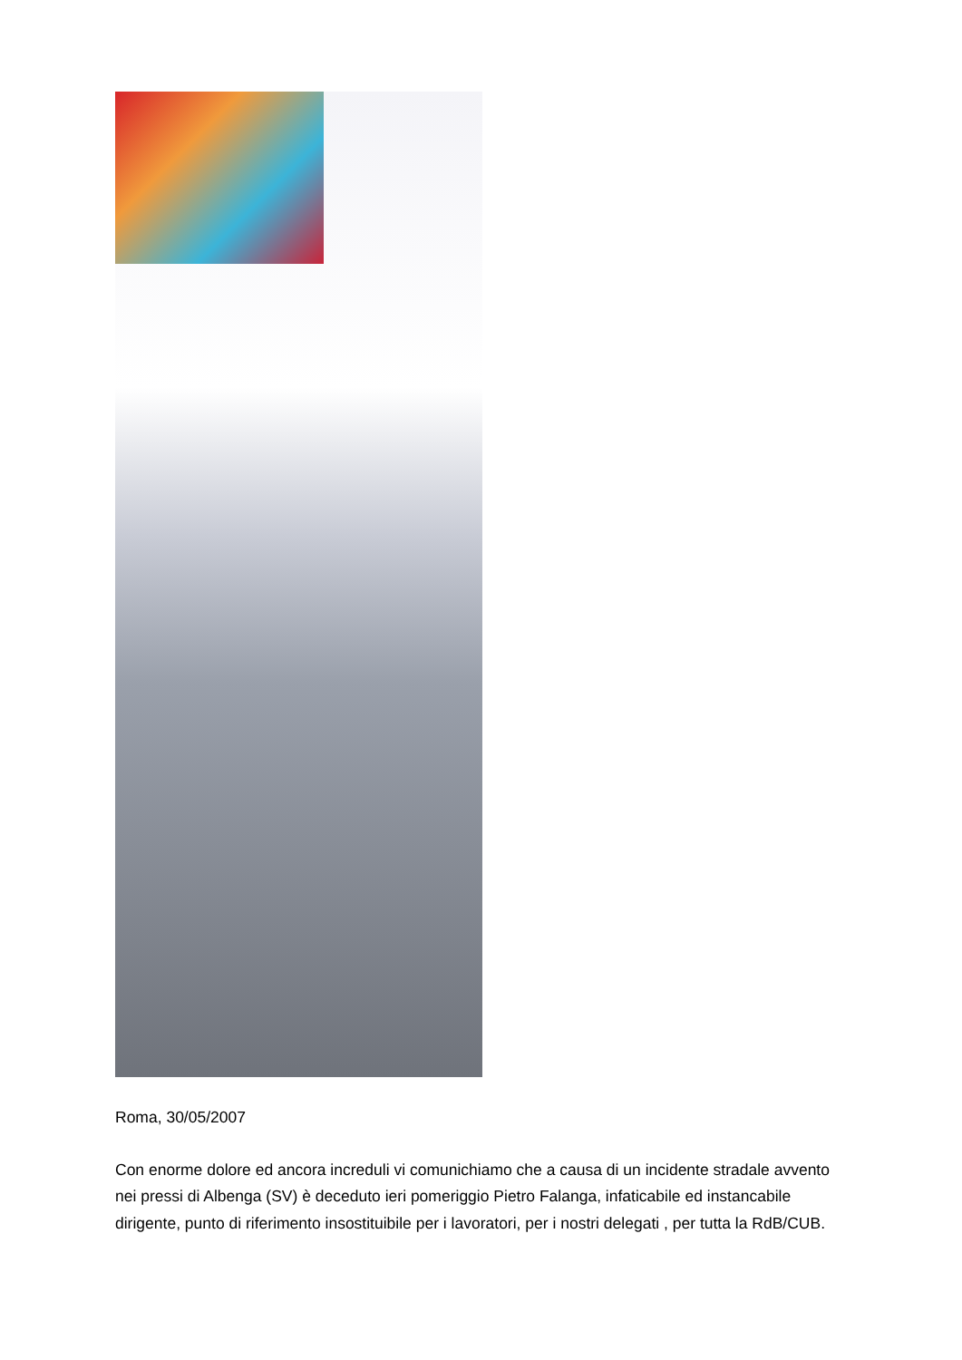Roma, 30/05/2007
Con enorme dolore ed ancora increduli vi comunichiamo che a causa di un incidente stradale avvento nei pressi di Albenga (SV) è deceduto ieri pomeriggio Pietro Falanga, infaticabile ed instancabile dirigente, punto di riferimento insostituibile per i lavoratori, per i nostri delegati , per tutta la RdB/CUB.